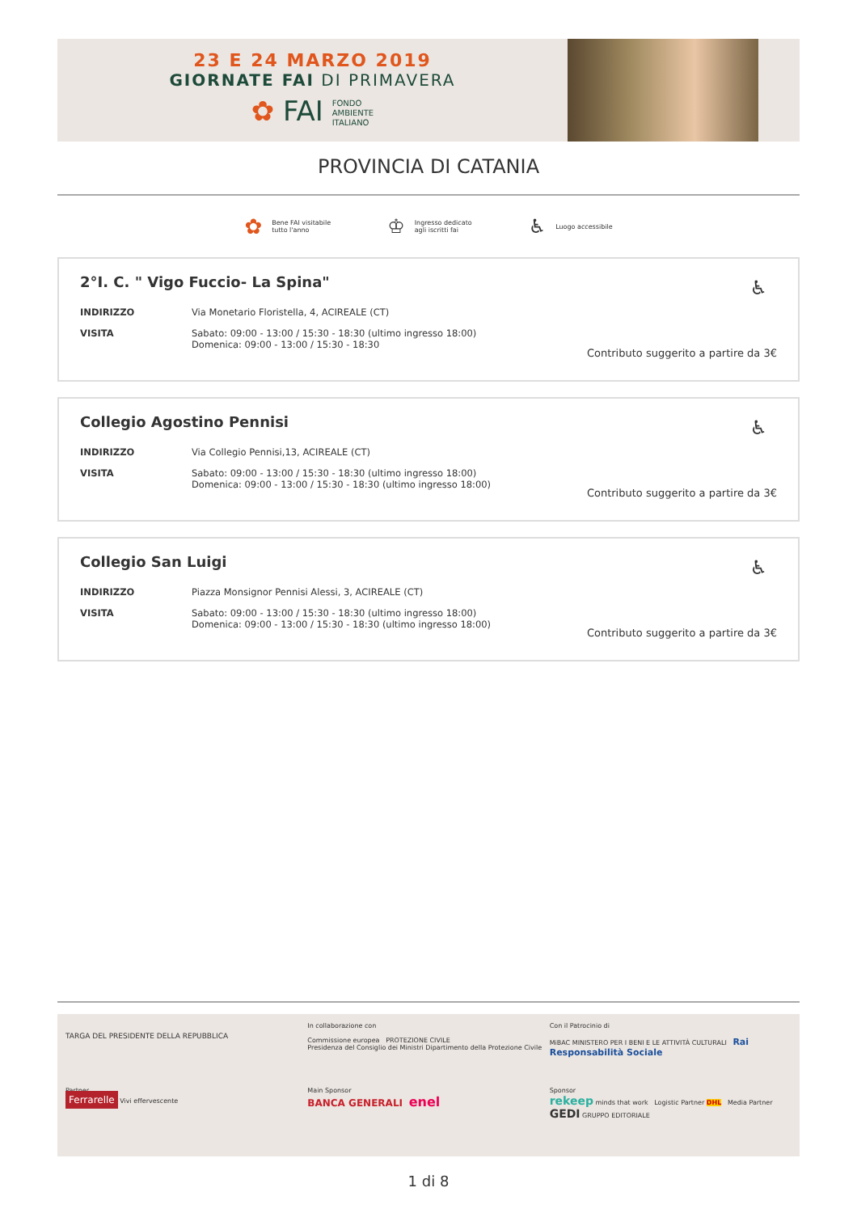23 E 24 MARZO 2019
GIORNATE FAI DI PRIMAVERA
✿ FAI FONDO
AMBIENTE
ITALIANO
PROVINCIA DI CATANIA
✿ Bene FAI visitabile
tutto l'anno
♔ Ingresso dedicato
agli iscritti fai
♿ Luogo accessibile
2°I. C. " Vigo Fuccio- La Spina"
♿
INDIRIZZO Via Monetario Floristella, 4, ACIREALE (CT)
VISITA Sabato: 09:00 - 13:00 / 15:30 - 18:30 (ultimo ingresso 18:00)
Domenica: 09:00 - 13:00 / 15:30 - 18:30
Contributo suggerito a partire da 3€
Collegio Agostino Pennisi
♿
INDIRIZZO Via Collegio Pennisi,13, ACIREALE (CT)
VISITA Sabato: 09:00 - 13:00 / 15:30 - 18:30 (ultimo ingresso 18:00)
Domenica: 09:00 - 13:00 / 15:30 - 18:30 (ultimo ingresso 18:00)
Contributo suggerito a partire da 3€
Collegio San Luigi
♿
INDIRIZZO Piazza Monsignor Pennisi Alessi, 3, ACIREALE (CT)
VISITA Sabato: 09:00 - 13:00 / 15:30 - 18:30 (ultimo ingresso 18:00)
Domenica: 09:00 - 13:00 / 15:30 - 18:30 (ultimo ingresso 18:00)
Contributo suggerito a partire da 3€
TARGA DEL PRESIDENTE DELLA REPUBBLICA
In collaborazione con
Commissione europea PROTEZIONE CIVILE
Presidenza del Consiglio dei Ministri Dipartimento della Protezione Civile
Con il Patrocinio di
MiBAC MINISTERO PER I BENI E LE ATTIVITÀ CULTURALI Rai Responsabilità Sociale
Partner
Ferrarelle Vivi effervescente
Main Sponsor
BANCA GENERALI enel
Sponsor
rekeep minds that work Logistic Partner DHL Media Partner GEDI GRUPPO EDITORIALE
1 di 8